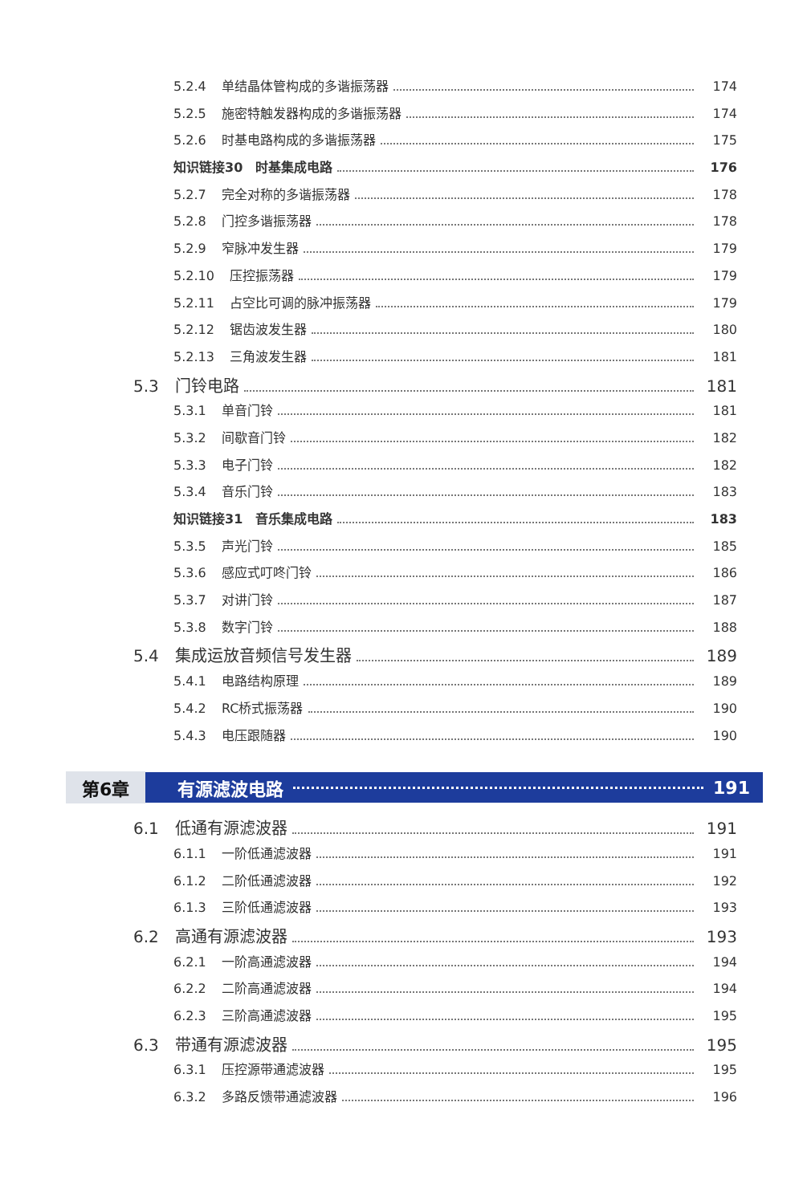5.2.4 单结晶体管构成的多谐振荡器 174
5.2.5 施密特触发器构成的多谐振荡器 174
5.2.6 时基电路构成的多谐振荡器 175
知识链接30　时基集成电路 176
5.2.7 完全对称的多谐振荡器 178
5.2.8 门控多谐振荡器 178
5.2.9 窄脉冲发生器 179
5.2.10 压控振荡器 179
5.2.11 占空比可调的脉冲振荡器 179
5.2.12 锯齿波发生器 180
5.2.13 三角波发生器 181
5.3 门铃电路 181
5.3.1 单音门铃 181
5.3.2 间歇音门铃 182
5.3.3 电子门铃 182
5.3.4 音乐门铃 183
知识链接31　音乐集成电路 183
5.3.5 声光门铃 185
5.3.6 感应式叮咚门铃 186
5.3.7 对讲门铃 187
5.3.8 数字门铃 188
5.4 集成运放音频信号发生器 189
5.4.1 电路结构原理 189
5.4.2 RC桥式振荡器 190
5.4.3 电压跟随器 190
第6章 有源滤波电路 191
6.1 低通有源滤波器 191
6.1.1 一阶低通滤波器 191
6.1.2 二阶低通滤波器 192
6.1.3 三阶低通滤波器 193
6.2 高通有源滤波器 193
6.2.1 一阶高通滤波器 194
6.2.2 二阶高通滤波器 194
6.2.3 三阶高通滤波器 195
6.3 带通有源滤波器 195
6.3.1 压控源带通滤波器 195
6.3.2 多路反馈带通滤波器 196